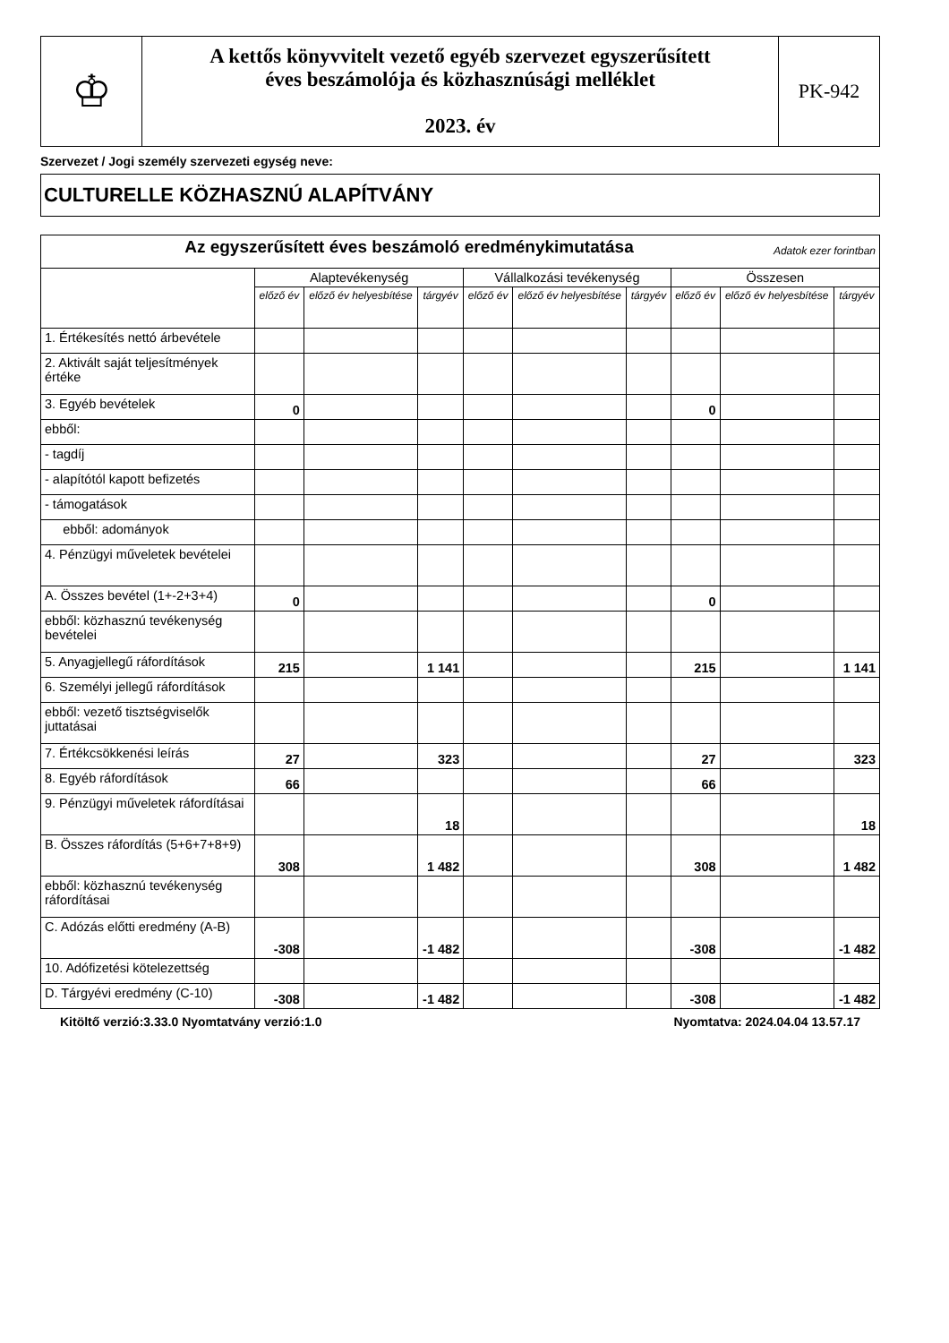| ♔ | A kettős könyvvitelt vezető egyéb szervezet egyszerűsített éves beszámolója és közhasznúsági melléklet 2023. év | PK-942 |
Szervezet / Jogi személy szervezeti egység neve:
CULTURELLE KÖZHASZNÚ ALAPÍTVÁNY
| Az egyszerűsített éves beszámoló eredménykimutatása Adatok ezer forintban | | | | | | | | | |
| | Alaptevékenység | | | Vállalkozási tevékenység | | | Összesen | | |
| | előző év | előző év helyesbítése | tárgyév | előző év | előző év helyesbítése | tárgyév | előző év | előző év helyesbítése | tárgyév |
| 1. Értékesítés nettó árbevétele | | | | | | | | | |
| 2. Aktivált saját teljesítmények értéke | | | | | | | | | |
| 3. Egyéb bevételek | 0 | | | | | | 0 | | |
| ebből: | | | | | | | | | |
| - tagdíj | | | | | | | | | |
| - alapítótól kapott befizetés | | | | | | | | | |
| - támogatások | | | | | | | | | |
| ebből: adományok | | | | | | | | | |
| 4. Pénzügyi műveletek bevételei | | | | | | | | | |
| A. Összes bevétel (1+-2+3+4) | 0 | | | | | | 0 | | |
| ebből: közhasznú tevékenység bevételei | | | | | | | | | |
| 5. Anyagjellegű ráfordítások | 215 | | 1 141 | | | | 215 | | 1 141 |
| 6. Személyi jellegű ráfordítások | | | | | | | | | |
| ebből: vezető tisztségviselők juttatásai | | | | | | | | | |
| 7. Értékcsökkenési leírás | 27 | | 323 | | | | 27 | | 323 |
| 8. Egyéb ráfordítások | 66 | | | | | | 66 | | |
| 9. Pénzügyi műveletek ráfordításai | | | 18 | | | | | | 18 |
| B. Összes ráfordítás (5+6+7+8+9) | 308 | | 1 482 | | | | 308 | | 1 482 |
| ebből: közhasznú tevékenység ráfordításai | | | | | | | | | |
| C. Adózás előtti eredmény (A-B) | -308 | | -1 482 | | | | -308 | | -1 482 |
| 10. Adófizetési kötelezettség | | | | | | | | | |
| D. Tárgyévi eredmény (C-10) | -308 | | -1 482 | | | | -308 | | -1 482 |
Kitöltő verzió:3.33.0 Nyomtatvány verzió:1.0 Nyomtatva: 2024.04.04 13.57.17